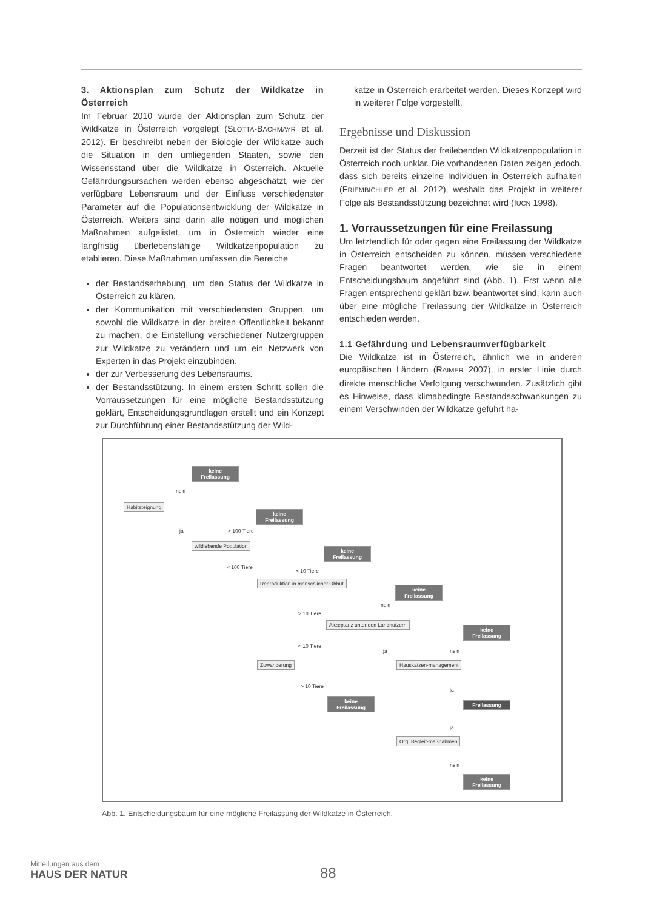3. Aktionsplan zum Schutz der Wildkatze in Österreich
Im Februar 2010 wurde der Aktionsplan zum Schutz der Wildkatze in Österreich vorgelegt (SLOTTA-BACHMAYR et al. 2012). Er beschreibt neben der Biologie der Wildkatze auch die Situation in den umliegenden Staaten, sowie den Wissensstand über die Wildkatze in Österreich. Aktuelle Gefährdungsursachen werden ebenso abgeschätzt, wie der verfügbare Lebensraum und der Einfluss verschiedenster Parameter auf die Populationsentwicklung der Wildkatze in Österreich. Weiters sind darin alle nötigen und möglichen Maßnahmen aufgelistet, um in Österreich wieder eine langfristig überlebensfähige Wildkatzenpopulation zu etablieren. Diese Maßnahmen umfassen die Bereiche
der Bestandserhebung, um den Status der Wildkatze in Österreich zu klären.
der Kommunikation mit verschiedensten Gruppen, um sowohl die Wildkatze in der breiten Öffentlichkeit bekannt zu machen, die Einstellung verschiedener Nutzergruppen zur Wildkatze zu verändern und um ein Netzwerk von Experten in das Projekt einzubinden.
der zur Verbesserung des Lebensraums.
der Bestandsstützung. In einem ersten Schritt sollen die Vorraussetzungen für eine mögliche Bestandsstützung geklärt, Entscheidungsgrundlagen erstellt und ein Konzept zur Durchführung einer Bestandsstützung der Wild-
katze in Österreich erarbeitet werden. Dieses Konzept wird in weiterer Folge vorgestellt.
Ergebnisse und Diskussion
Derzeit ist der Status der freilebenden Wildkatzenpopulation in Österreich noch unklar. Die vorhandenen Daten zeigen jedoch, dass sich bereits einzelne Individuen in Österreich aufhalten (FRIEMBICHLER et al. 2012), weshalb das Projekt in weiterer Folge als Bestandsstützung bezeichnet wird (IUCN 1998).
1. Vorraussetzungen für eine Freilassung
Um letztendlich für oder gegen eine Freilassung der Wildkatze in Österreich entscheiden zu können, müssen verschiedene Fragen beantwortet werden, wie sie in einem Entscheidungsbaum angeführt sind (Abb. 1). Erst wenn alle Fragen entsprechend geklärt bzw. beantwortet sind, kann auch über eine mögliche Freilassung der Wildkatze in Österreich entschieden werden.
1.1 Gefährdung und Lebensraumverfügbarkeit
Die Wildkatze ist in Österreich, ähnlich wie in anderen europäischen Ländern (RAIMER 2007), in erster Linie durch direkte menschliche Verfolgung verschwunden. Zusätzlich gibt es Hinweise, dass klimabedingte Bestandsschwankungen zu einem Verschwinden der Wildkatze geführt ha-
keine Freilassung
nein
Habitateignung
keine Freilassung
ja > 100 Tiere
wildlebende Population
keine Freilassung
< 100 Tiere
< 10 Tiere
Reproduktion in menschlicher Obhut
keine Freilassung
nein
> 10 Tiere
Akzeptanz unter den Landnutzern
keine Freilassung
< 10 Tiere
ja nein
Zuwanderung Hauskatzen-management
ja
> 10 Tiere
keine Freilassung
Freilassung
ja
Org. Begleit-maßnahmen
nein
keine Freilassung
Abb. 1. Entscheidungsbaum für eine mögliche Freilassung der Wildkatze in Österreich.
Mitteilungen aus dem
HAUS DER NATUR
88